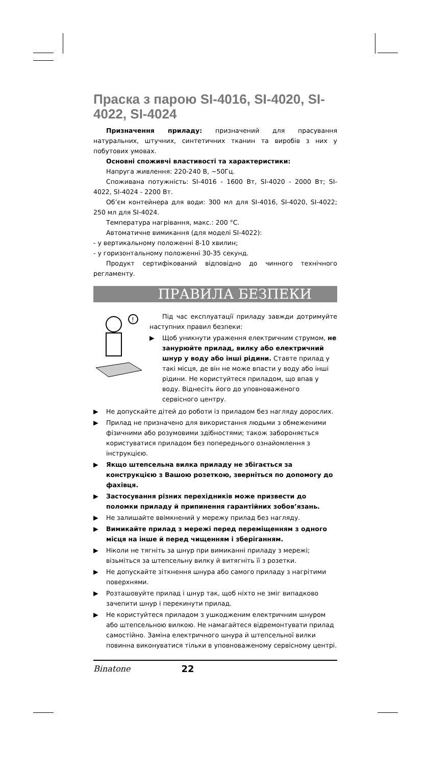Праска з парою SI-4016, SI-4020, SI-4022, SI-4024
Призначення приладу: призначений для прасування натуральних, штучних, синтетичних тканин та виробів з них у побутових умовах.
Основні споживчі властивості та характеристики:
Напруга живлення: 220-240 В, ~50Гц.
Споживана потужність: SI-4016 - 1600 Вт, SI-4020 - 2000 Вт; SI-4022, SI-4024 - 2200 Вт.
Об’єм контейнера для води: 300 мл для SI-4016, SI-4020, SI-4022; 250 мл для SI-4024.
Температура нагрівання, макс.: 200 °С.
Автоматичне вимикання (для моделі SI-4022):
- у вертикальному положенні 8-10 хвилин;
- у горизонтальному положенні 30-35 секунд.
Продукт сертифікований відповідно до чинного технічного регламенту.
ПРАВИЛА БЕЗПЕКИ
!
Під час експлуатації приладу завжди дотримуйте наступних правил безпеки:
▶ Щоб уникнути ураження електричним струмом, не занурюйте прилад, вилку або електричний шнур у воду або інші рідини. Ставте прилад у такі місця, де він не може впасти у воду або інші рідини. Не користуйтеся приладом, що впав у воду. Віднесіть його до уповноваженого сервісного центру.
▶ Не допускайте дітей до роботи із приладом без нагляду дорослих.
▶ Прилад не призначено для використання людьми з обмеженими фізичними або розумовими здібностями; також забороняється користуватися приладом без попереднього ознайомлення з інструкцією.
▶ Якщо штепсельна вилка приладу не збігається за конструкцією з Вашою розеткою, зверніться по допомогу до фахівця.
▶ Застосування різних перехідників може призвести до поломки приладу й припинення гарантійних зобов’язань.
▶ Не залишайте ввімкнений у мережу прилад без нагляду.
▶ Вимикайте прилад з мережі перед переміщенням з одного місця на інше й перед чищенням і зберіганням.
▶ Ніколи не тягніть за шнур при вимиканні приладу з мережі; візьміться за штепсельну вилку й витягніть її з розетки.
▶ Не допускайте зіткнення шнура або самого приладу з нагрітими поверхнями.
▶ Розташовуйте прилад і шнур так, щоб ніхто не зміг випадково зачепити шнур і перекинути прилад.
▶ Не користуйтеся приладом з ушкодженим електричним шнуром або штепсельною вилкою. Не намагайтеся відремонтувати прилад самостійно. Заміна електричного шнура й штепсельної вилки повинна виконуватися тільки в уповноваженому сервісному центрі.
Binatone 22